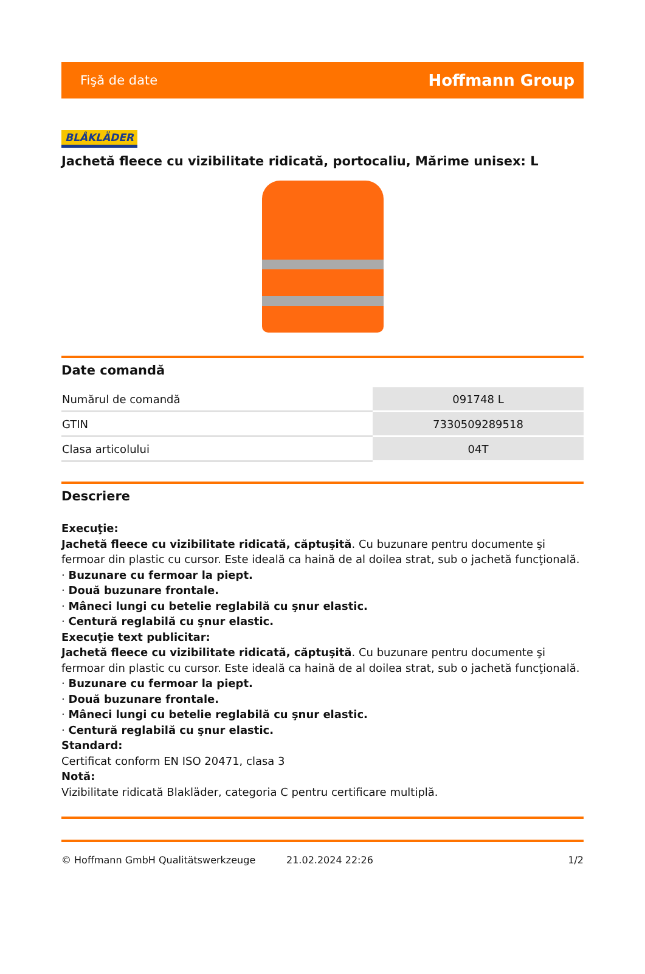Fişă de date Hoffmann Group
BLÅKLÄDER
Jachetă fleece cu vizibilitate ridicată, portocaliu, Mărime unisex: L
Date comandă
| Numărul de comandă | 091748 L |
| GTIN | 7330509289518 |
| Clasa articolului | 04T |
Descriere
Execuţie:
Jachetă fleece cu vizibilitate ridicată, căptuşită. Cu buzunare pentru documente şi fermoar din plastic cu cursor. Este ideală ca haină de al doilea strat, sub o jachetă funcţională.
· Buzunare cu fermoar la piept.
· Două buzunare frontale.
· Mâneci lungi cu betelie reglabilă cu şnur elastic.
· Centură reglabilă cu şnur elastic.
Execuţie text publicitar:
Jachetă fleece cu vizibilitate ridicată, căptuşită. Cu buzunare pentru documente şi fermoar din plastic cu cursor. Este ideală ca haină de al doilea strat, sub o jachetă funcţională.
· Buzunare cu fermoar la piept.
· Două buzunare frontale.
· Mâneci lungi cu betelie reglabilă cu şnur elastic.
· Centură reglabilă cu şnur elastic.
Standard:
Certificat conform EN ISO 20471, clasa 3
Notă:
Vizibilitate ridicată Blakläder, categoria C pentru certificare multiplă.
© Hoffmann GmbH Qualitätswerkzeuge 21.02.2024 22:26 1/2